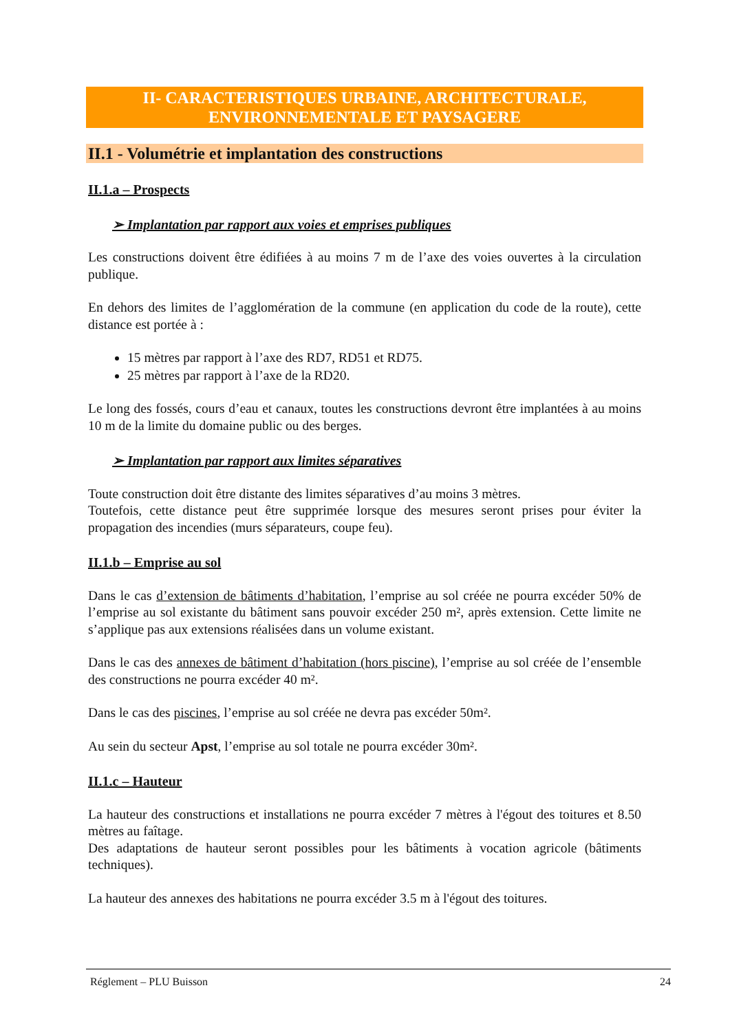II- CARACTERISTIQUES URBAINE, ARCHITECTURALE,
ENVIRONNEMENTALE ET PAYSAGERE
II.1 - Volumétrie et implantation des constructions
II.1.a – Prospects
➢ Implantation par rapport aux voies et emprises publiques
Les constructions doivent être édifiées à au moins 7 m de l’axe des voies ouvertes à la circulation publique.
En dehors des limites de l’agglomération de la commune (en application du code de la route), cette distance est portée à :
15 mètres par rapport à l’axe des RD7, RD51 et RD75.
25 mètres par rapport à l’axe de la RD20.
Le long des fossés, cours d’eau et canaux, toutes les constructions devront être implantées à au moins 10 m de la limite du domaine public ou des berges.
➢ Implantation par rapport aux limites séparatives
Toute construction doit être distante des limites séparatives d’au moins 3 mètres.
Toutefois, cette distance peut être supprimée lorsque des mesures seront prises pour éviter la propagation des incendies (murs séparateurs, coupe feu).
II.1.b – Emprise au sol
Dans le cas d’extension de bâtiments d’habitation, l’emprise au sol créée ne pourra excéder 50% de l’emprise au sol existante du bâtiment sans pouvoir excéder 250 m², après extension. Cette limite ne s’applique pas aux extensions réalisées dans un volume existant.
Dans le cas des annexes de bâtiment d’habitation (hors piscine), l’emprise au sol créée de l’ensemble des constructions ne pourra excéder 40 m².
Dans le cas des piscines, l’emprise au sol créée ne devra pas excéder 50m².
Au sein du secteur Apst, l’emprise au sol totale ne pourra excéder 30m².
II.1.c – Hauteur
La hauteur des constructions et installations ne pourra excéder 7 mètres à l'égout des toitures et 8.50 mètres au faîtage.
Des adaptations de hauteur seront possibles pour les bâtiments à vocation agricole (bâtiments techniques).
La hauteur des annexes des habitations ne pourra excéder 3.5 m à l'égout des toitures.
Réglement – PLU Buisson 24